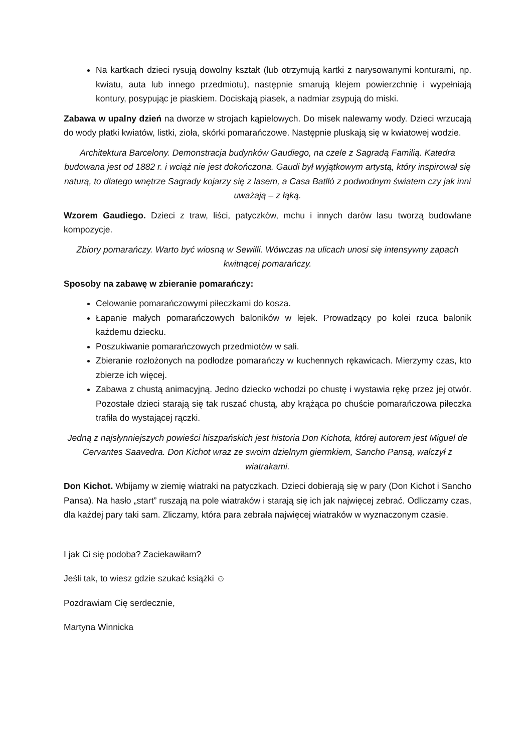Na kartkach dzieci rysują dowolny kształt (lub otrzymują kartki z narysowanymi konturami, np. kwiatu, auta lub innego przedmiotu), następnie smarują klejem powierzchnię i wypełniają kontury, posypując je piaskiem. Dociskają piasek, a nadmiar zsypują do miski.
Zabawa w upalny dzień na dworze w strojach kąpielowych. Do misek nalewamy wody. Dzieci wrzucają do wody płatki kwiatów, listki, zioła, skórki pomarańczowe. Następnie pluskają się w kwiatowej wodzie.
Architektura Barcelony. Demonstracja budynków Gaudiego, na czele z Sagradą Familią. Katedra budowana jest od 1882 r. i wciąż nie jest dokończona. Gaudi był wyjątkowym artystą, który inspirował się naturą, to dlatego wnętrze Sagrady kojarzy się z lasem, a Casa Batlló z podwodnym światem czy jak inni uważają – z łąką.
Wzorem Gaudiego. Dzieci z traw, liści, patyczków, mchu i innych darów lasu tworzą budowlane kompozycje.
Zbiory pomarańczy. Warto być wiosną w Sewilli. Wówczas na ulicach unosi się intensywny zapach kwitnącej pomarańczy.
Sposoby na zabawę w zbieranie pomarańczy:
Celowanie pomarańczowymi piłeczkami do kosza.
Łapanie małych pomarańczowych baloników w lejek. Prowadzący po kolei rzuca balonik każdemu dziecku.
Poszukiwanie pomarańczowych przedmiotów w sali.
Zbieranie rozłożonych na podłodze pomarańczy w kuchennych rękawicach. Mierzymy czas, kto zbierze ich więcej.
Zabawa z chustą animacyjną. Jedno dziecko wchodzi po chustę i wystawia rękę przez jej otwór. Pozostałe dzieci starają się tak ruszać chustą, aby krążąca po chuście pomarańczowa piłeczka trafiła do wystającej rączki.
Jedną z najsłynniejszych powieści hiszpańskich jest historia Don Kichota, której autorem jest Miguel de Cervantes Saavedra. Don Kichot wraz ze swoim dzielnym giermkiem, Sancho Pansą, walczył z wiatrakami.
Don Kichot. Wbijamy w ziemię wiatraki na patyczkach. Dzieci dobierają się w pary (Don Kichot i Sancho Pansa). Na hasło „start” ruszają na pole wiatraków i starają się ich jak najwięcej zebrać. Odliczamy czas, dla każdej pary taki sam. Zliczamy, która para zebrała najwięcej wiatraków w wyznaczonym czasie.
I jak Ci się podoba? Zaciekawiłam?
Jeśli tak, to wiesz gdzie szukać książki ☺
Pozdrawiam Cię serdecznie,
Martyna Winnicka